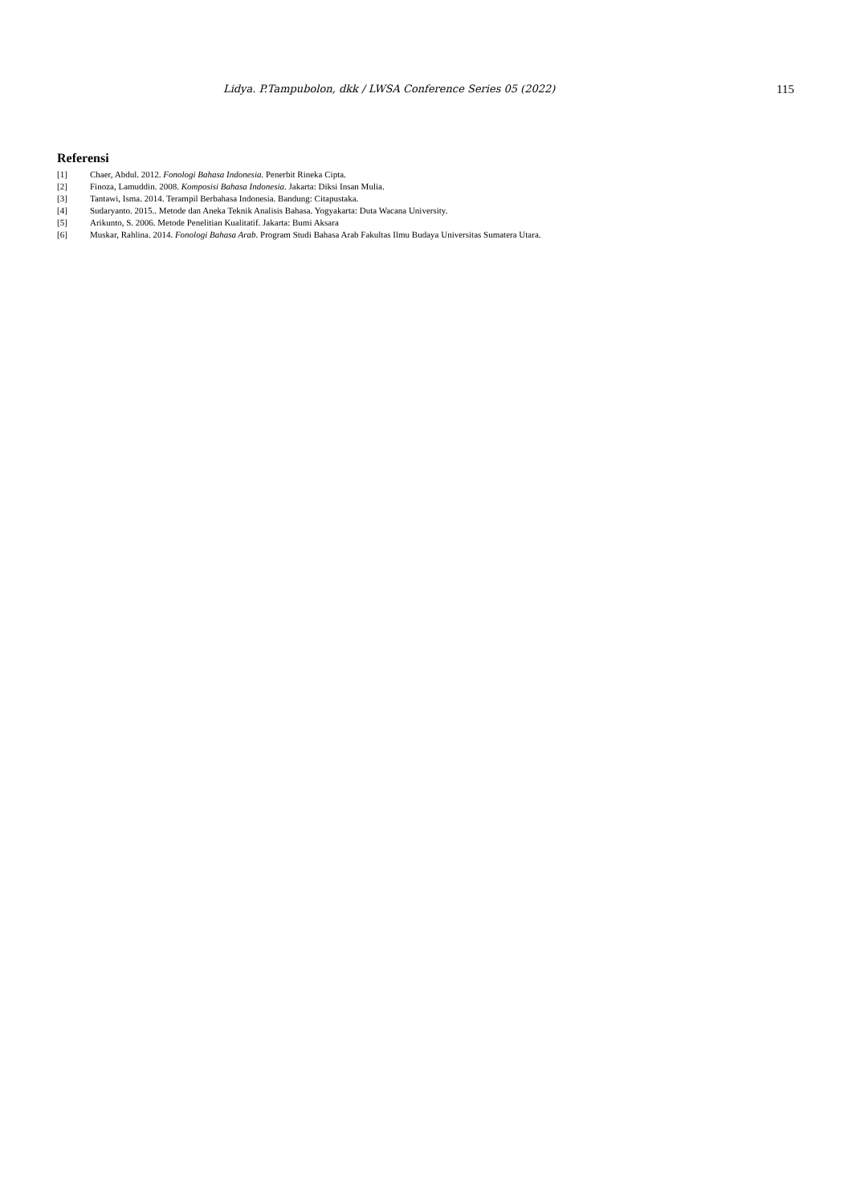Lidya. P.Tampubolon, dkk / LWSA Conference Series 05 (2022) 115
Referensi
[1] Chaer, Abdul. 2012. Fonologi Bahasa Indonesia. Penerbit Rineka Cipta.
[2] Finoza, Lamuddin. 2008. Komposisi Bahasa Indonesia. Jakarta: Diksi Insan Mulia.
[3] Tantawi, Isma. 2014. Terampil Berbahasa Indonesia. Bandung: Citapustaka.
[4] Sudaryanto. 2015.. Metode dan Aneka Teknik Analisis Bahasa. Yogyakarta: Duta Wacana University.
[5] Arikunto, S. 2006. Metode Penelitian Kualitatif. Jakarta: Bumi Aksara
[6] Muskar, Rahlina. 2014. Fonologi Bahasa Arab. Program Studi Bahasa Arab Fakultas Ilmu Budaya Universitas Sumatera Utara.